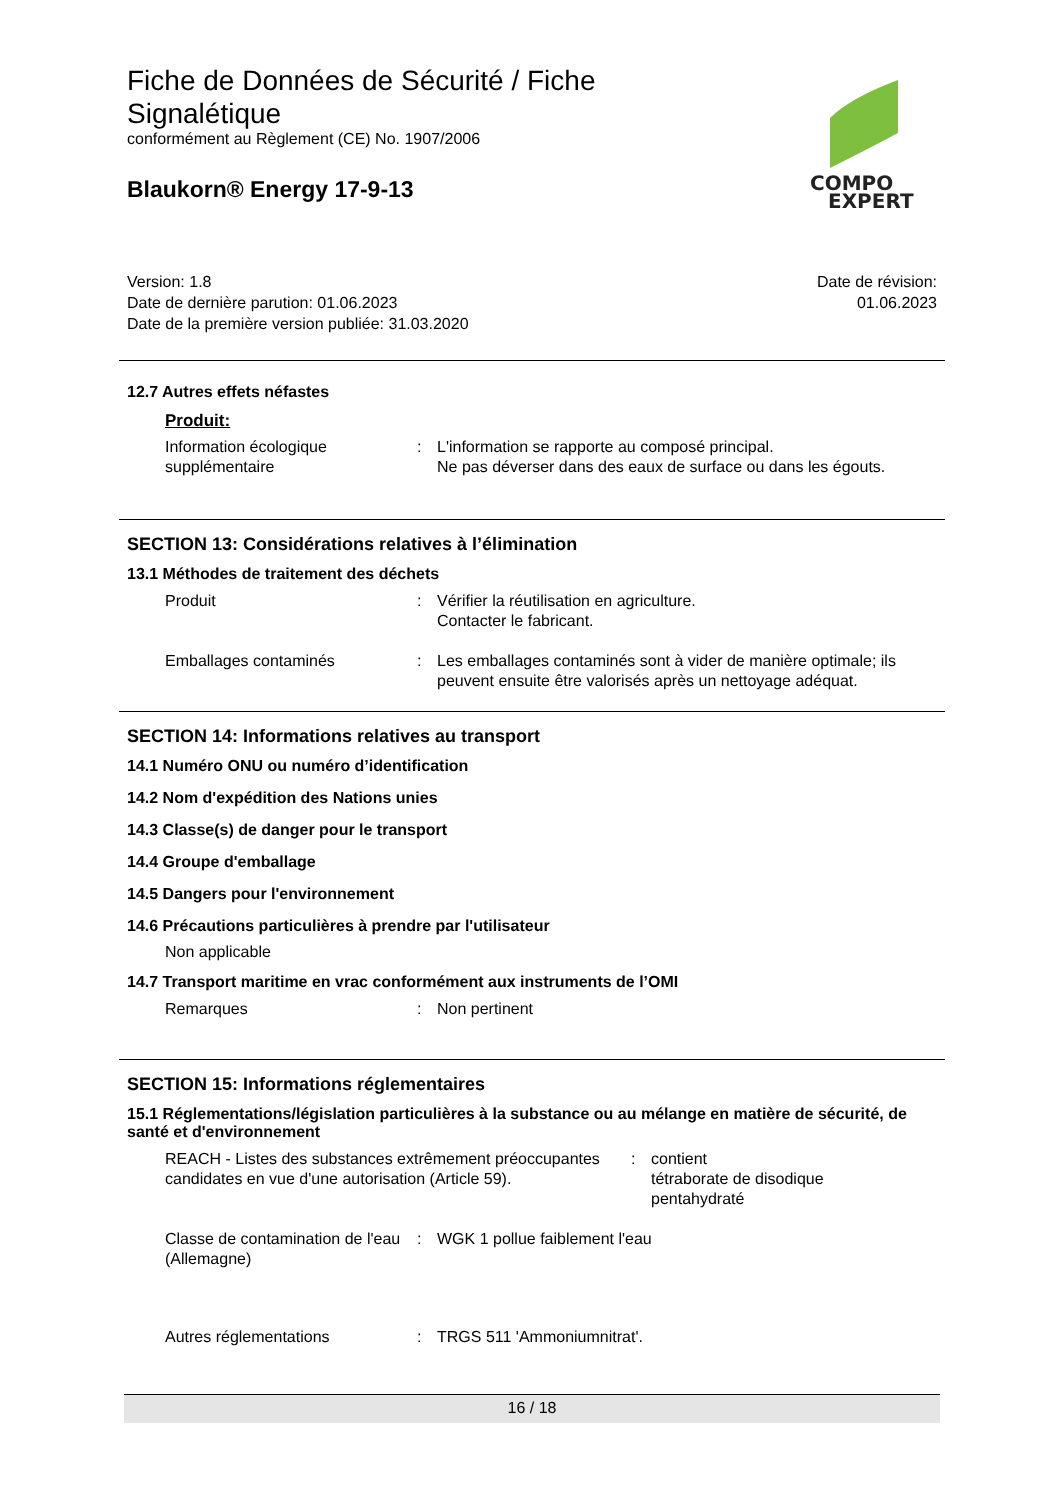COMPO
EXPERT
Fiche de Données de Sécurité / Fiche
Signalétique
conformément au Règlement (CE) No. 1907/2006
Blaukorn® Energy 17-9-13
Version: 1.8
Date de dernière parution: 01.06.2023
Date de la première version publiée: 31.03.2020
Date de révision:
01.06.2023
12.7 Autres effets néfastes
Produit:
Information écologique supplémentaire
: L'information se rapporte au composé principal.
Ne pas déverser dans des eaux de surface ou dans les égouts.
SECTION 13: Considérations relatives à l’élimination
13.1 Méthodes de traitement des déchets
Produit : Vérifier la réutilisation en agriculture.
Contacter le fabricant.
Emballages contaminés : Les emballages contaminés sont à vider de manière optimale; ils peuvent ensuite être valorisés après un nettoyage adéquat.
SECTION 14: Informations relatives au transport
14.1 Numéro ONU ou numéro d’identification
14.2 Nom d'expédition des Nations unies
14.3 Classe(s) de danger pour le transport
14.4 Groupe d'emballage
14.5 Dangers pour l'environnement
14.6 Précautions particulières à prendre par l'utilisateur
Non applicable
14.7 Transport maritime en vrac conformément aux instruments de l’OMI
Remarques : Non pertinent
SECTION 15: Informations réglementaires
15.1 Réglementations/législation particulières à la substance ou au mélange en matière de sécurité, de santé et d'environnement
REACH - Listes des substances extrêmement préoccupantes candidates en vue d'une autorisation (Article 59).
: contient
tétraborate de disodique
pentahydraté
Classe de contamination de l'eau (Allemagne)
: WGK 1 pollue faiblement l'eau
Autres réglementations : TRGS 511 'Ammoniumnitrat'.
16 / 18